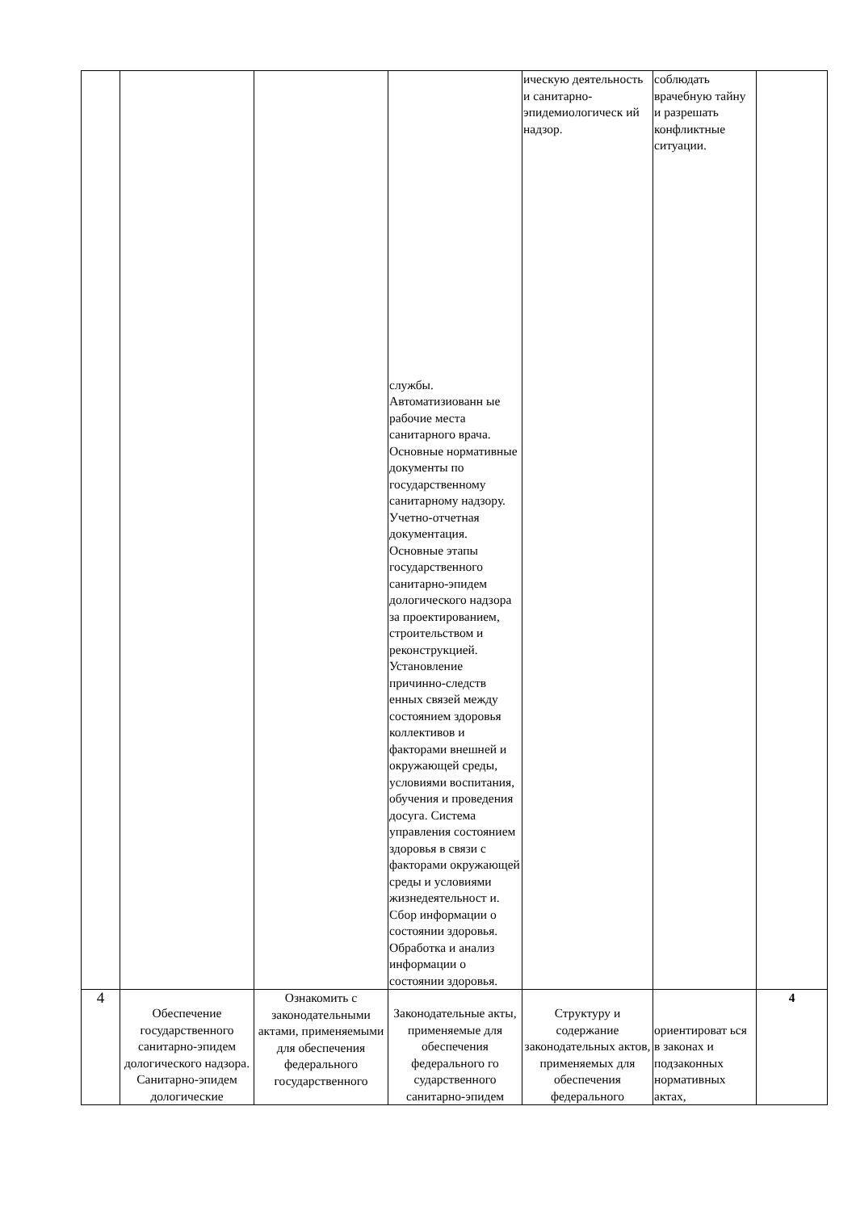| | | | службы. Автоматизиованн ые рабочие места санитарного врача. Основные нормативные документы по государственному санитарному надзору. Учетно-отчетная документация. Основные этапы государственного санитарно-эпидем дологического надзора за проектированием, строительством и реконструкцией. Установление причинно-следств енных связей между состоянием здоровья коллективов и факторами внешней и окружающей среды, условиями воспитания, обучения и проведения досуга. Система управления состоянием здоровья в связи с факторами окружающей среды и условиями жизнедеятельност и. Сбор информации о состоянии здоровья. Обработка и анализ информации о состоянии здоровья. | ическую деятельность и санитарно-эпидемиологическ ий надзор. | соблюдать врачебную тайну и разрешать конфликтные ситуации. | |
| 4 | Обеспечение государственного санитарно-эпидем дологического надзора. Санитарно-эпидем дологические | Ознакомить с законодательными актами, применяемыми для обеспечения федерального государственного | Законодательные акты, применяемые для обеспечения федерального го сударственного санитарно-эпидем | Структуру и содержание законодательных актов, применяемых для обеспечения федерального | ориентироват ься в законах и подзаконных нормативных актах, | 4 |